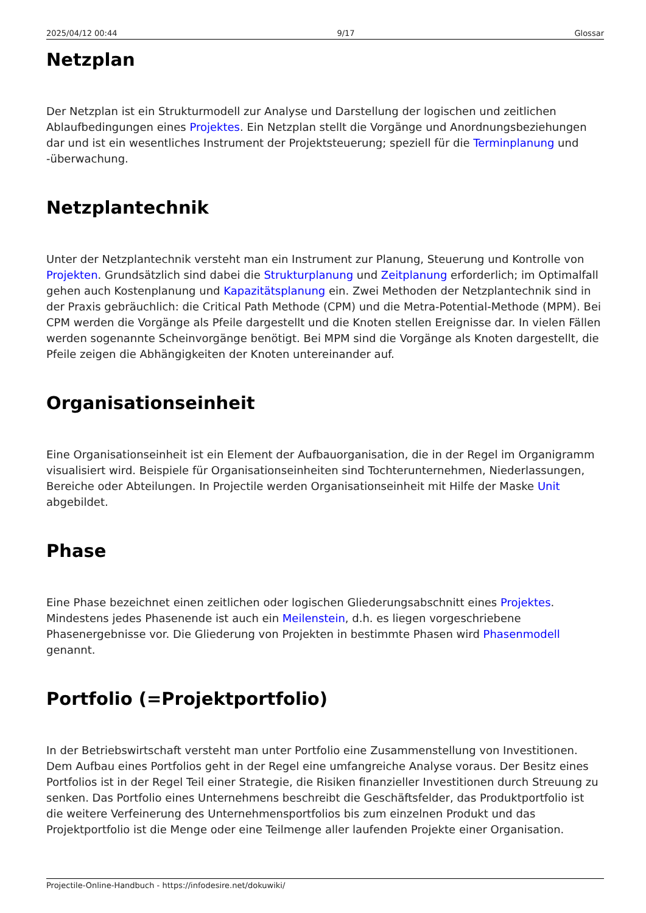2025/04/12 00:44 9/17 Glossar
Netzplan
Der Netzplan ist ein Strukturmodell zur Analyse und Darstellung der logischen und zeitlichen Ablaufbedingungen eines Projektes. Ein Netzplan stellt die Vorgänge und Anordnungsbeziehungen dar und ist ein wesentliches Instrument der Projektsteuerung; speziell für die Terminplanung und -überwachung.
Netzplantechnik
Unter der Netzplantechnik versteht man ein Instrument zur Planung, Steuerung und Kontrolle von Projekten. Grundsätzlich sind dabei die Strukturplanung und Zeitplanung erforderlich; im Optimalfall gehen auch Kostenplanung und Kapazitätsplanung ein. Zwei Methoden der Netzplantechnik sind in der Praxis gebräuchlich: die Critical Path Methode (CPM) und die Metra-Potential-Methode (MPM). Bei CPM werden die Vorgänge als Pfeile dargestellt und die Knoten stellen Ereignisse dar. In vielen Fällen werden sogenannte Scheinvorgänge benötigt. Bei MPM sind die Vorgänge als Knoten dargestellt, die Pfeile zeigen die Abhängigkeiten der Knoten untereinander auf.
Organisationseinheit
Eine Organisationseinheit ist ein Element der Aufbauorganisation, die in der Regel im Organigramm visualisiert wird. Beispiele für Organisationseinheiten sind Tochterunternehmen, Niederlassungen, Bereiche oder Abteilungen. In Projectile werden Organisationseinheit mit Hilfe der Maske Unit abgebildet.
Phase
Eine Phase bezeichnet einen zeitlichen oder logischen Gliederungsabschnitt eines Projektes. Mindestens jedes Phasenende ist auch ein Meilenstein, d.h. es liegen vorgeschriebene Phasenergebnisse vor. Die Gliederung von Projekten in bestimmte Phasen wird Phasenmodell genannt.
Portfolio (=Projektportfolio)
In der Betriebswirtschaft versteht man unter Portfolio eine Zusammenstellung von Investitionen. Dem Aufbau eines Portfolios geht in der Regel eine umfangreiche Analyse voraus. Der Besitz eines Portfolios ist in der Regel Teil einer Strategie, die Risiken finanzieller Investitionen durch Streuung zu senken. Das Portfolio eines Unternehmens beschreibt die Geschäftsfelder, das Produktportfolio ist die weitere Verfeinerung des Unternehmensportfolios bis zum einzelnen Produkt und das Projektportfolio ist die Menge oder eine Teilmenge aller laufenden Projekte einer Organisation.
Projectile-Online-Handbuch - https://infodesire.net/dokuwiki/